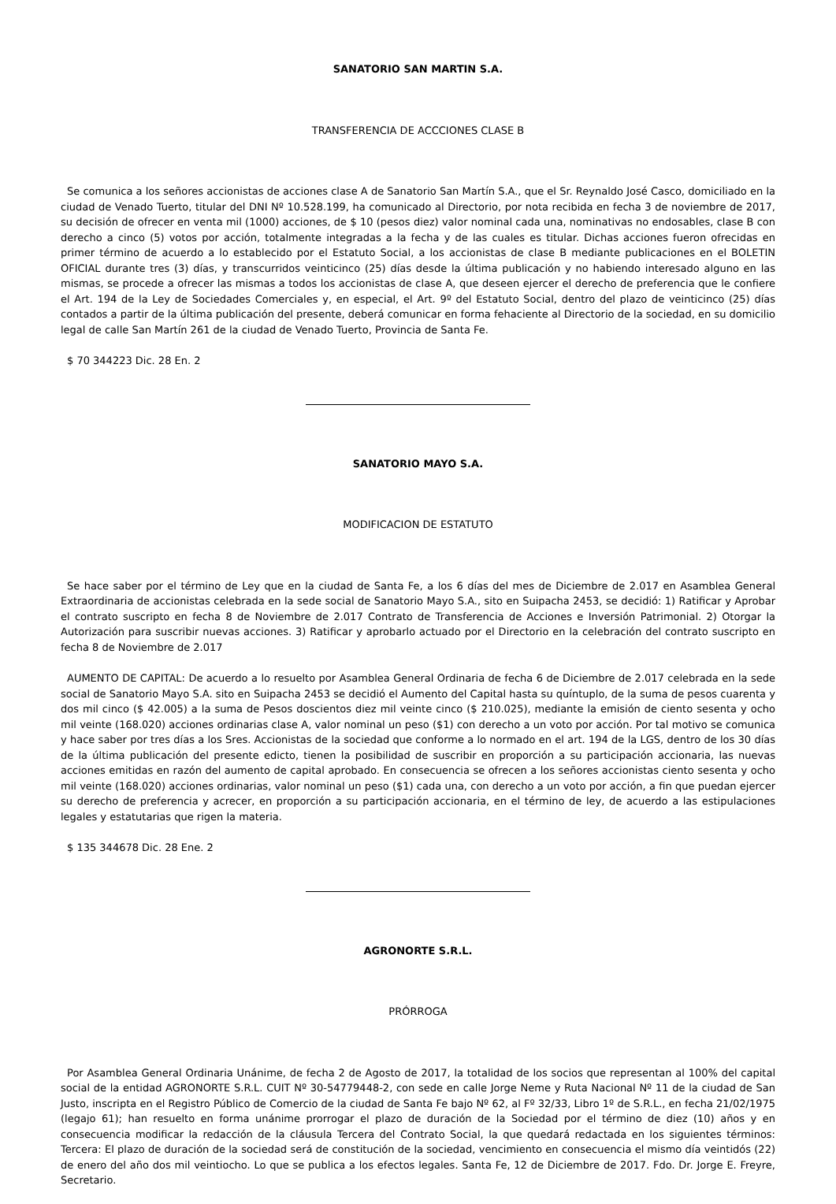SANATORIO SAN MARTIN S.A.
TRANSFERENCIA DE ACCCIONES CLASE B
Se comunica a los señores accionistas de acciones clase A de Sanatorio San Martín S.A., que el Sr. Reynaldo José Casco, domiciliado en la ciudad de Venado Tuerto, titular del DNI Nº 10.528.199, ha comunicado al Directorio, por nota recibida en fecha 3 de noviembre de 2017, su decisión de ofrecer en venta mil (1000) acciones, de $ 10 (pesos diez) valor nominal cada una, nominativas no endosables, clase B con derecho a cinco (5) votos por acción, totalmente integradas a la fecha y de las cuales es titular. Dichas acciones fueron ofrecidas en primer término de acuerdo a lo establecido por el Estatuto Social, a los accionistas de clase B mediante publicaciones en el BOLETIN OFICIAL durante tres (3) días, y transcurridos veinticinco (25) días desde la última publicación y no habiendo interesado alguno en las mismas, se procede a ofrecer las mismas a todos los accionistas de clase A, que deseen ejercer el derecho de preferencia que le confiere el Art. 194 de la Ley de Sociedades Comerciales y, en especial, el Art. 9º del Estatuto Social, dentro del plazo de veinticinco (25) días contados a partir de la última publicación del presente, deberá comunicar en forma fehaciente al Directorio de la sociedad, en su domicilio legal de calle San Martín 261 de la ciudad de Venado Tuerto, Provincia de Santa Fe.
$ 70 344223 Dic. 28 En. 2
SANATORIO MAYO S.A.
MODIFICACION DE ESTATUTO
Se hace saber por el término de Ley que en la ciudad de Santa Fe, a los 6 días del mes de Diciembre de 2.017 en Asamblea General Extraordinaria de accionistas celebrada en la sede social de Sanatorio Mayo S.A., sito en Suipacha 2453, se decidió: 1) Ratificar y Aprobar el contrato suscripto en fecha 8 de Noviembre de 2.017 Contrato de Transferencia de Acciones e Inversión Patrimonial. 2) Otorgar la Autorización para suscribir nuevas acciones. 3) Ratificar y aprobarlo actuado por el Directorio en la celebración del contrato suscripto en fecha 8 de Noviembre de 2.017
AUMENTO DE CAPITAL: De acuerdo a lo resuelto por Asamblea General Ordinaria de fecha 6 de Diciembre de 2.017 celebrada en la sede social de Sanatorio Mayo S.A. sito en Suipacha 2453 se decidió el Aumento del Capital hasta su quíntuplo, de la suma de pesos cuarenta y dos mil cinco ($ 42.005) a la suma de Pesos doscientos diez mil veinte cinco ($ 210.025), mediante la emisión de ciento sesenta y ocho mil veinte (168.020) acciones ordinarias clase A, valor nominal un peso ($1) con derecho a un voto por acción. Por tal motivo se comunica y hace saber por tres días a los Sres. Accionistas de la sociedad que conforme a lo normado en el art. 194 de la LGS, dentro de los 30 días de la última publicación del presente edicto, tienen la posibilidad de suscribir en proporción a su participación accionaria, las nuevas acciones emitidas en razón del aumento de capital aprobado. En consecuencia se ofrecen a los señores accionistas ciento sesenta y ocho mil veinte (168.020) acciones ordinarias, valor nominal un peso ($1) cada una, con derecho a un voto por acción, a fin que puedan ejercer su derecho de preferencia y acrecer, en proporción a su participación accionaria, en el término de ley, de acuerdo a las estipulaciones legales y estatutarias que rigen la materia.
$ 135 344678 Dic. 28 Ene. 2
AGRONORTE S.R.L.
PRÓRROGA
Por Asamblea General Ordinaria Unánime, de fecha 2 de Agosto de 2017, la totalidad de los socios que representan al 100% del capital social de la entidad AGRONORTE S.R.L. CUIT Nº 30-54779448-2, con sede en calle Jorge Neme y Ruta Nacional Nº 11 de la ciudad de San Justo, inscripta en el Registro Público de Comercio de la ciudad de Santa Fe bajo Nº 62, al Fº 32/33, Libro 1º de S.R.L., en fecha 21/02/1975 (legajo 61); han resuelto en forma unánime prorrogar el plazo de duración de la Sociedad por el término de diez (10) años y en consecuencia modificar la redacción de la cláusula Tercera del Contrato Social, la que quedará redactada en los siguientes términos: Tercera: El plazo de duración de la sociedad será de constitución de la sociedad, vencimiento en consecuencia el mismo día veintidós (22) de enero del año dos mil veintiocho. Lo que se publica a los efectos legales. Santa Fe, 12 de Diciembre de 2017. Fdo. Dr. Jorge E. Freyre, Secretario.